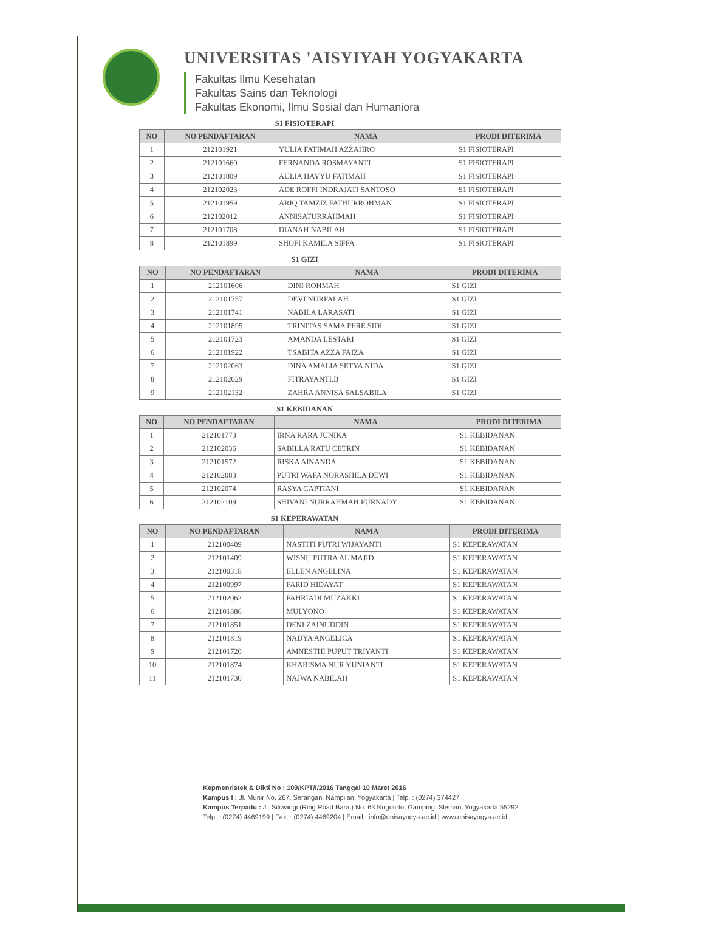UNIVERSITAS 'AISYIYAH YOGYAKARTA
Fakultas Ilmu Kesehatan
Fakultas Sains dan Teknologi
Fakultas Ekonomi, Ilmu Sosial dan Humaniora
S1 FISIOTERAPI
| NO | NO PENDAFTARAN | NAMA | PRODI DITERIMA |
| --- | --- | --- | --- |
| 1 | 212101921 | YULIA FATIMAH AZZAHRO | S1 FISIOTERAPI |
| 2 | 212101660 | FERNANDA ROSMAYANTI | S1 FISIOTERAPI |
| 3 | 212101809 | AULIA HAYYU FATIMAH | S1 FISIOTERAPI |
| 4 | 212102023 | ADE ROFFI INDRAJATI SANTOSO | S1 FISIOTERAPI |
| 5 | 212101959 | ARIQ TAMZIZ FATHURROHMAN | S1 FISIOTERAPI |
| 6 | 212102012 | ANNISATURRAHMAH | S1 FISIOTERAPI |
| 7 | 212101708 | DIANAH NABILAH | S1 FISIOTERAPI |
| 8 | 212101899 | SHOFI KAMILA SIFFA | S1 FISIOTERAPI |
S1 GIZI
| NO | NO PENDAFTARAN | NAMA | PRODI DITERIMA |
| --- | --- | --- | --- |
| 1 | 212101606 | DINI ROHMAH | S1 GIZI |
| 2 | 212101757 | DEVI NURFALAH | S1 GIZI |
| 3 | 212101741 | NABILA LARASATI | S1 GIZI |
| 4 | 212101895 | TRINITAS SAMA PERE SIDI | S1 GIZI |
| 5 | 212101723 | AMANDA LESTARI | S1 GIZI |
| 6 | 212101922 | TSABITA AZZA FAIZA | S1 GIZI |
| 7 | 212102063 | DINA AMALIA SETYA NIDA | S1 GIZI |
| 8 | 212102029 | FITRAYANTI.B | S1 GIZI |
| 9 | 212102132 | ZAHRA ANNISA SALSABILA | S1 GIZI |
S1 KEBIDANAN
| NO | NO PENDAFTARAN | NAMA | PRODI DITERIMA |
| --- | --- | --- | --- |
| 1 | 212101773 | IRNA RARA JUNIKA | S1 KEBIDANAN |
| 2 | 212102036 | SABILLA RATU CETRIN | S1 KEBIDANAN |
| 3 | 212101572 | RISKA AINANDA | S1 KEBIDANAN |
| 4 | 212102083 | PUTRI WAFA NORASHILA DEWI | S1 KEBIDANAN |
| 5 | 212102074 | RASYA CAPTIANI | S1 KEBIDANAN |
| 6 | 212102109 | SHIVANI NURRAHMAH PURNADY | S1 KEBIDANAN |
S1 KEPERAWATAN
| NO | NO PENDAFTARAN | NAMA | PRODI DITERIMA |
| --- | --- | --- | --- |
| 1 | 212100409 | NASTITI PUTRI WIJAYANTI | S1 KEPERAWATAN |
| 2 | 212101409 | WISNU PUTRA AL MAJID | S1 KEPERAWATAN |
| 3 | 212100318 | ELLEN ANGELINA | S1 KEPERAWATAN |
| 4 | 212100997 | FARID HIDAYAT | S1 KEPERAWATAN |
| 5 | 212102062 | FAHRIADI MUZAKKI | S1 KEPERAWATAN |
| 6 | 212101886 | MULYONO | S1 KEPERAWATAN |
| 7 | 212101851 | DENI ZAINUDDIN | S1 KEPERAWATAN |
| 8 | 212101819 | NADYA ANGELICA | S1 KEPERAWATAN |
| 9 | 212101720 | AMNESTHI PUPUT TRIYANTI | S1 KEPERAWATAN |
| 10 | 212101874 | KHARISMA NUR YUNIANTI | S1 KEPERAWATAN |
| 11 | 212101730 | NAJWA NABILAH | S1 KEPERAWATAN |
Kepmenristek & Dikti No : 109/KPT/I/2016 Tanggal 10 Maret 2016
Kampus I : Jl. Munir No. 267, Serangan, Nampilan, Yogyakarta | Telp. : (0274) 374427
Kampus Terpadu : Jl. Siliwangi (Ring Road Barat) No. 63 Nogotirto, Gamping, Sleman, Yogyakarta 55292
Telp. : (0274) 4469199 | Fax. : (0274) 4469204 | Email : info@unisayogya.ac.id | www.unisayogya.ac.id